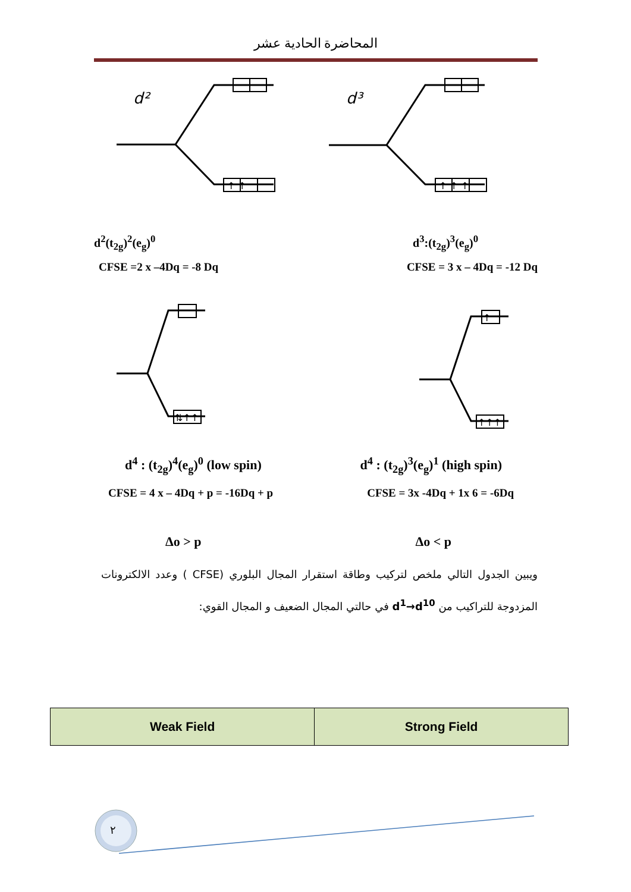المحاضرة الحادية عشر
d²
d³
↑ ↑
↑ ↑ ↑
↑
⇅↑↑
↑↑↑
d<sup>2</sup>(t<sub>2g</sub>)<sup>2</sup>(e<sub>g</sub>)<sup>0</sup> d<sup>3</sup>:(t<sub>2g</sub>)<sup>3</sup>(e<sub>g</sub>)<sup>0</sup>
CFSE =2 x –4Dq = -8 Dq CFSE = 3 x – 4Dq = -12 Dq
d<sup>4</sup> : (t<sub>2g</sub>)<sup>4</sup>(e<sub>g</sub>)<sup>0</sup> (low spin) d<sup>4</sup> : (t<sub>2g</sub>)<sup>3</sup>(e<sub>g</sub>)<sup>1</sup> (high spin)
CFSE = 4 x – 4Dq + p = -16Dq + p CFSE = 3x -4Dq + 1x 6 = -6Dq
Δo > p Δo < p
ويبين الجدول التالي ملخص لتركيب وطاقة استقرار المجال البلوري (CFSE ) وعدد الالكترونات المزدوجة للتراكيب من d<sup>1</sup>→d<sup>10</sup> في حالتي المجال الضعيف و المجال القوي:
| Weak Field | Strong Field |
٢